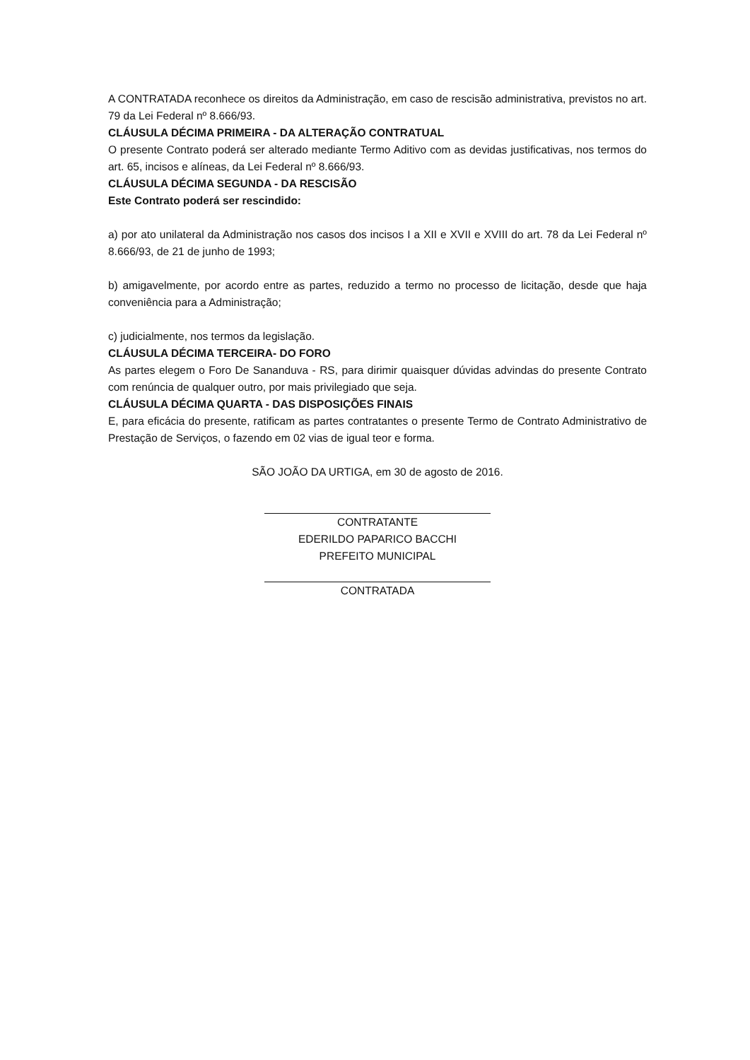A CONTRATADA reconhece os direitos da Administração, em caso de rescisão administrativa, previstos no art. 79 da Lei Federal nº 8.666/93.
CLÁUSULA DÉCIMA PRIMEIRA - DA ALTERAÇÃO CONTRATUAL
O presente Contrato poderá ser alterado mediante Termo Aditivo com as devidas justificativas, nos termos do art. 65, incisos e alíneas, da Lei Federal nº 8.666/93.
CLÁUSULA DÉCIMA SEGUNDA - DA RESCISÃO
Este Contrato poderá ser rescindido:
a) por ato unilateral da Administração nos casos dos incisos I a XII e XVII e XVIII do art. 78 da Lei Federal nº 8.666/93, de 21 de junho de 1993;
b) amigavelmente, por acordo entre as partes, reduzido a termo no processo de licitação, desde que haja conveniência para a Administração;
c) judicialmente, nos termos da legislação.
CLÁUSULA DÉCIMA TERCEIRA- DO FORO
As partes elegem o Foro De Sananduva - RS, para dirimir quaisquer dúvidas advindas do presente Contrato com renúncia de qualquer outro, por mais privilegiado que seja.
CLÁUSULA DÉCIMA QUARTA - DAS DISPOSIÇÕES FINAIS
E, para eficácia do presente, ratificam as partes contratantes o presente Termo de Contrato Administrativo de Prestação de Serviços, o fazendo em 02 vias de igual teor e forma.
SÃO JOÃO DA URTIGA, em 30 de agosto de 2016.
CONTRATANTE
EDERILDO PAPARICO BACCHI
PREFEITO MUNICIPAL
CONTRATADA